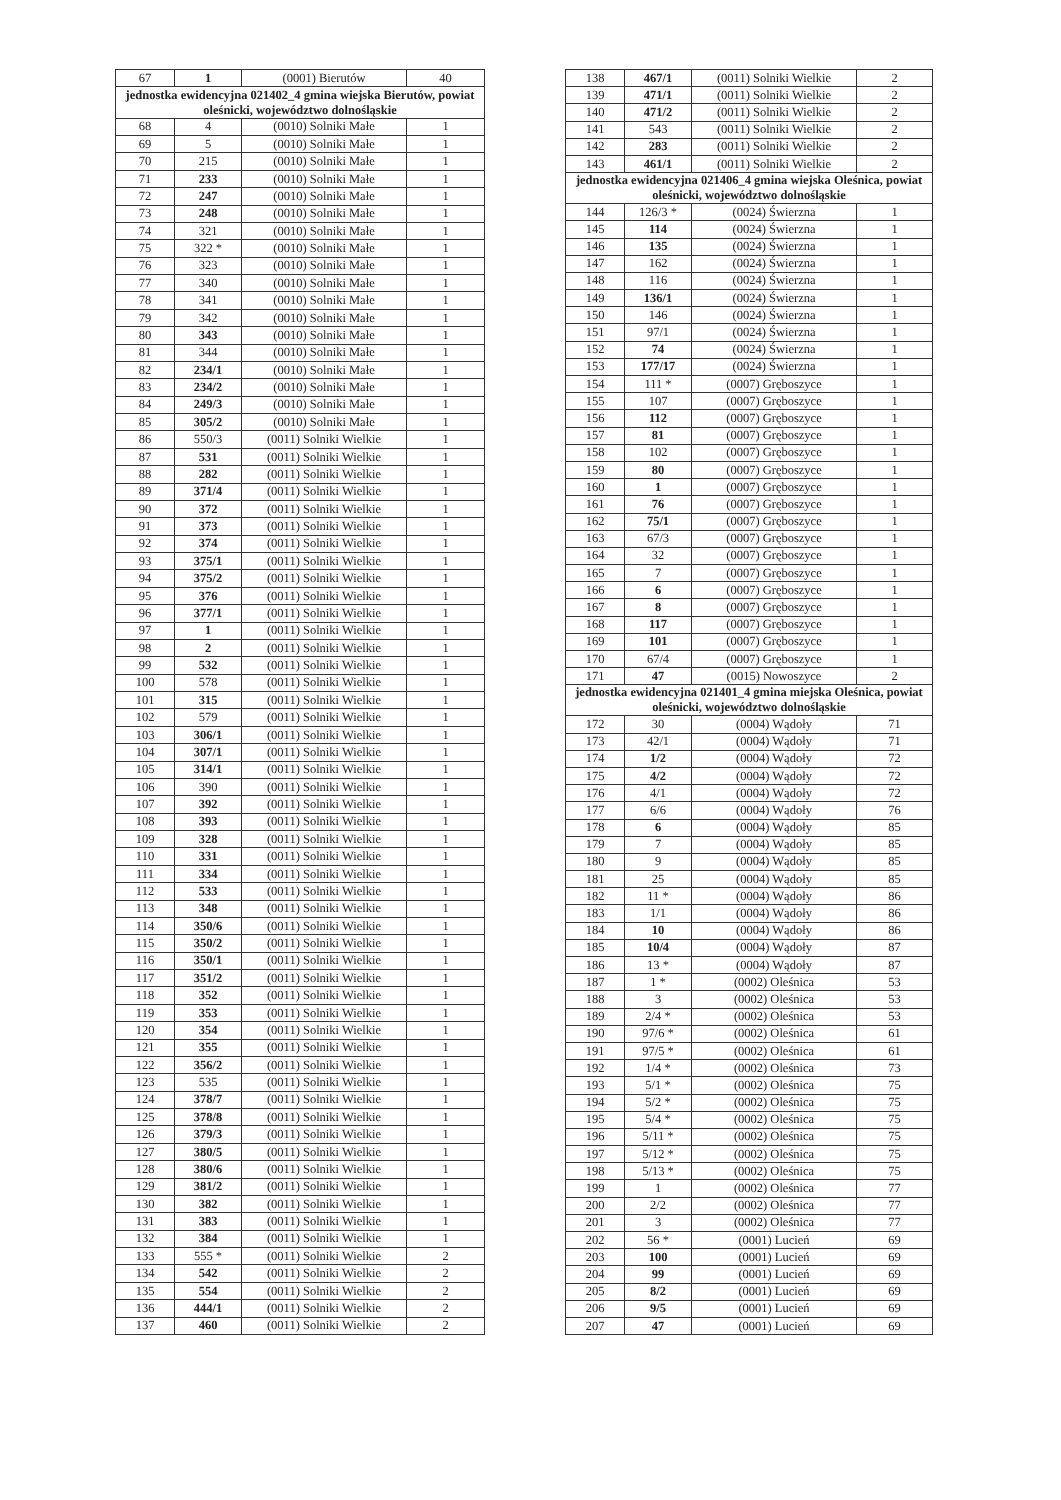| 67 | 1 | (0001) Bierutów | 40 |
| jednostka ewidencyjna 021402_4 gmina wiejska Bierutów, powiat oleśnicki, województwo dolnośląskie | | | |
| 68 | 4 | (0010) Solniki Małe | 1 |
| 69 | 5 | (0010) Solniki Małe | 1 |
| 70 | 215 | (0010) Solniki Małe | 1 |
| 71 | 233 | (0010) Solniki Małe | 1 |
| 72 | 247 | (0010) Solniki Małe | 1 |
| 73 | 248 | (0010) Solniki Małe | 1 |
| 74 | 321 | (0010) Solniki Małe | 1 |
| 75 | 322 * | (0010) Solniki Małe | 1 |
| 76 | 323 | (0010) Solniki Małe | 1 |
| 77 | 340 | (0010) Solniki Małe | 1 |
| 78 | 341 | (0010) Solniki Małe | 1 |
| 79 | 342 | (0010) Solniki Małe | 1 |
| 80 | 343 | (0010) Solniki Małe | 1 |
| 81 | 344 | (0010) Solniki Małe | 1 |
| 82 | 234/1 | (0010) Solniki Małe | 1 |
| 83 | 234/2 | (0010) Solniki Małe | 1 |
| 84 | 249/3 | (0010) Solniki Małe | 1 |
| 85 | 305/2 | (0010) Solniki Małe | 1 |
| 86 | 550/3 | (0011) Solniki Wielkie | 1 |
| 87 | 531 | (0011) Solniki Wielkie | 1 |
| 88 | 282 | (0011) Solniki Wielkie | 1 |
| 89 | 371/4 | (0011) Solniki Wielkie | 1 |
| 90 | 372 | (0011) Solniki Wielkie | 1 |
| 91 | 373 | (0011) Solniki Wielkie | 1 |
| 92 | 374 | (0011) Solniki Wielkie | 1 |
| 93 | 375/1 | (0011) Solniki Wielkie | 1 |
| 94 | 375/2 | (0011) Solniki Wielkie | 1 |
| 95 | 376 | (0011) Solniki Wielkie | 1 |
| 96 | 377/1 | (0011) Solniki Wielkie | 1 |
| 97 | 1 | (0011) Solniki Wielkie | 1 |
| 98 | 2 | (0011) Solniki Wielkie | 1 |
| 99 | 532 | (0011) Solniki Wielkie | 1 |
| 100 | 578 | (0011) Solniki Wielkie | 1 |
| 101 | 315 | (0011) Solniki Wielkie | 1 |
| 102 | 579 | (0011) Solniki Wielkie | 1 |
| 103 | 306/1 | (0011) Solniki Wielkie | 1 |
| 104 | 307/1 | (0011) Solniki Wielkie | 1 |
| 105 | 314/1 | (0011) Solniki Wielkie | 1 |
| 106 | 390 | (0011) Solniki Wielkie | 1 |
| 107 | 392 | (0011) Solniki Wielkie | 1 |
| 108 | 393 | (0011) Solniki Wielkie | 1 |
| 109 | 328 | (0011) Solniki Wielkie | 1 |
| 110 | 331 | (0011) Solniki Wielkie | 1 |
| 111 | 334 | (0011) Solniki Wielkie | 1 |
| 112 | 533 | (0011) Solniki Wielkie | 1 |
| 113 | 348 | (0011) Solniki Wielkie | 1 |
| 114 | 350/6 | (0011) Solniki Wielkie | 1 |
| 115 | 350/2 | (0011) Solniki Wielkie | 1 |
| 116 | 350/1 | (0011) Solniki Wielkie | 1 |
| 117 | 351/2 | (0011) Solniki Wielkie | 1 |
| 118 | 352 | (0011) Solniki Wielkie | 1 |
| 119 | 353 | (0011) Solniki Wielkie | 1 |
| 120 | 354 | (0011) Solniki Wielkie | 1 |
| 121 | 355 | (0011) Solniki Wielkie | 1 |
| 122 | 356/2 | (0011) Solniki Wielkie | 1 |
| 123 | 535 | (0011) Solniki Wielkie | 1 |
| 124 | 378/7 | (0011) Solniki Wielkie | 1 |
| 125 | 378/8 | (0011) Solniki Wielkie | 1 |
| 126 | 379/3 | (0011) Solniki Wielkie | 1 |
| 127 | 380/5 | (0011) Solniki Wielkie | 1 |
| 128 | 380/6 | (0011) Solniki Wielkie | 1 |
| 129 | 381/2 | (0011) Solniki Wielkie | 1 |
| 130 | 382 | (0011) Solniki Wielkie | 1 |
| 131 | 383 | (0011) Solniki Wielkie | 1 |
| 132 | 384 | (0011) Solniki Wielkie | 1 |
| 133 | 555 * | (0011) Solniki Wielkie | 2 |
| 134 | 542 | (0011) Solniki Wielkie | 2 |
| 135 | 554 | (0011) Solniki Wielkie | 2 |
| 136 | 444/1 | (0011) Solniki Wielkie | 2 |
| 137 | 460 | (0011) Solniki Wielkie | 2 |
| 138 | 467/1 | (0011) Solniki Wielkie | 2 |
| 139 | 471/1 | (0011) Solniki Wielkie | 2 |
| 140 | 471/2 | (0011) Solniki Wielkie | 2 |
| 141 | 543 | (0011) Solniki Wielkie | 2 |
| 142 | 283 | (0011) Solniki Wielkie | 2 |
| 143 | 461/1 | (0011) Solniki Wielkie | 2 |
| jednostka ewidencyjna 021406_4 gmina wiejska Oleśnica, powiat oleśnicki, województwo dolnośląskie | | | |
| 144 | 126/3 * | (0024) Świerzna | 1 |
| 145 | 114 | (0024) Świerzna | 1 |
| 146 | 135 | (0024) Świerzna | 1 |
| 147 | 162 | (0024) Świerzna | 1 |
| 148 | 116 | (0024) Świerzna | 1 |
| 149 | 136/1 | (0024) Świerzna | 1 |
| 150 | 146 | (0024) Świerzna | 1 |
| 151 | 97/1 | (0024) Świerzna | 1 |
| 152 | 74 | (0024) Świerzna | 1 |
| 153 | 177/17 | (0024) Świerzna | 1 |
| 154 | 111 * | (0007) Gręboszyce | 1 |
| 155 | 107 | (0007) Gręboszyce | 1 |
| 156 | 112 | (0007) Gręboszyce | 1 |
| 157 | 81 | (0007) Gręboszyce | 1 |
| 158 | 102 | (0007) Gręboszyce | 1 |
| 159 | 80 | (0007) Gręboszyce | 1 |
| 160 | 1 | (0007) Gręboszyce | 1 |
| 161 | 76 | (0007) Gręboszyce | 1 |
| 162 | 75/1 | (0007) Gręboszyce | 1 |
| 163 | 67/3 | (0007) Gręboszyce | 1 |
| 164 | 32 | (0007) Gręboszyce | 1 |
| 165 | 7 | (0007) Gręboszyce | 1 |
| 166 | 6 | (0007) Gręboszyce | 1 |
| 167 | 8 | (0007) Gręboszyce | 1 |
| 168 | 117 | (0007) Gręboszyce | 1 |
| 169 | 101 | (0007) Gręboszyce | 1 |
| 170 | 67/4 | (0007) Gręboszyce | 1 |
| 171 | 47 | (0015) Nowoszyce | 2 |
| jednostka ewidencyjna 021401_4 gmina miejska Oleśnica, powiat oleśnicki, województwo dolnośląskie | | | |
| 172 | 30 | (0004) Wądoły | 71 |
| 173 | 42/1 | (0004) Wądoły | 71 |
| 174 | 1/2 | (0004) Wądoły | 72 |
| 175 | 4/2 | (0004) Wądoły | 72 |
| 176 | 4/1 | (0004) Wądoły | 72 |
| 177 | 6/6 | (0004) Wądoły | 76 |
| 178 | 6 | (0004) Wądoły | 85 |
| 179 | 7 | (0004) Wądoły | 85 |
| 180 | 9 | (0004) Wądoły | 85 |
| 181 | 25 | (0004) Wądoły | 85 |
| 182 | 11 * | (0004) Wądoły | 86 |
| 183 | 1/1 | (0004) Wądoły | 86 |
| 184 | 10 | (0004) Wądoły | 86 |
| 185 | 10/4 | (0004) Wądoły | 87 |
| 186 | 13 * | (0004) Wądoły | 87 |
| 187 | 1 * | (0002) Oleśnica | 53 |
| 188 | 3 | (0002) Oleśnica | 53 |
| 189 | 2/4 * | (0002) Oleśnica | 53 |
| 190 | 97/6 * | (0002) Oleśnica | 61 |
| 191 | 97/5 * | (0002) Oleśnica | 61 |
| 192 | 1/4 * | (0002) Oleśnica | 73 |
| 193 | 5/1 * | (0002) Oleśnica | 75 |
| 194 | 5/2 * | (0002) Oleśnica | 75 |
| 195 | 5/4 * | (0002) Oleśnica | 75 |
| 196 | 5/11 * | (0002) Oleśnica | 75 |
| 197 | 5/12 * | (0002) Oleśnica | 75 |
| 198 | 5/13 * | (0002) Oleśnica | 75 |
| 199 | 1 | (0002) Oleśnica | 77 |
| 200 | 2/2 | (0002) Oleśnica | 77 |
| 201 | 3 | (0002) Oleśnica | 77 |
| 202 | 56 * | (0001) Lucień | 69 |
| 203 | 100 | (0001) Lucień | 69 |
| 204 | 99 | (0001) Lucień | 69 |
| 205 | 8/2 | (0001) Lucień | 69 |
| 206 | 9/5 | (0001) Lucień | 69 |
| 207 | 47 | (0001) Lucień | 69 |